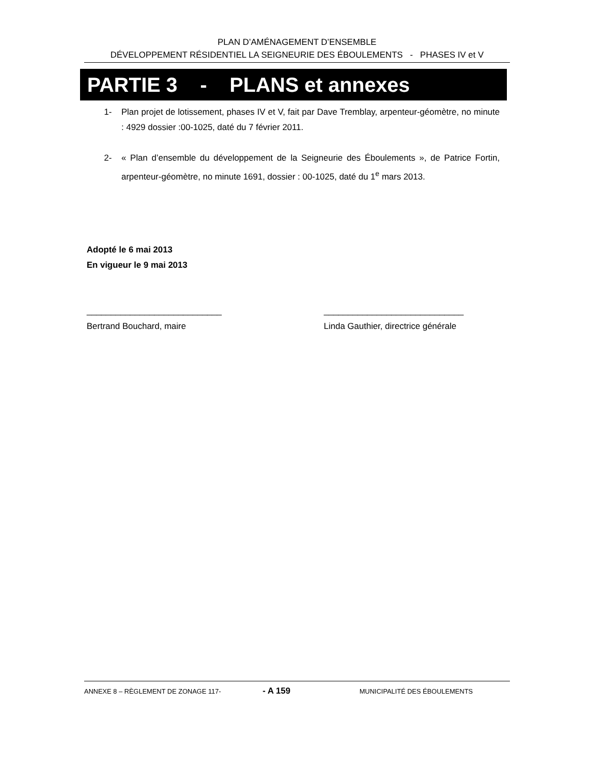PLAN D’AMÉNAGEMENT D’ENSEMBLE
DÉVELOPPEMENT RÉSIDENTIEL LA SEIGNEURIE DES ÉBOULEMENTS - PHASES IV et V
PARTIE 3 - PLANS et annexes
1- Plan projet de lotissement, phases IV et V, fait par Dave Tremblay, arpenteur-géomètre, no minute : 4929 dossier :00-1025, daté du 7 février 2011.
2- « Plan d’ensemble du développement de la Seigneurie des Éboulements », de Patrice Fortin, arpenteur-géomètre, no minute 1691, dossier : 00-1025, daté du 1<sup>e</sup> mars 2013.
Adopté le 6 mai 2013
En vigueur le 9 mai 2013
____________________________
Bertrand Bouchard, maire
_____________________________
Linda Gauthier, directrice générale
ANNEXE 8 – RÈGLEMENT DE ZONAGE 117- - A 159 MUNICIPALITÉ DES ÉBOULEMENTS